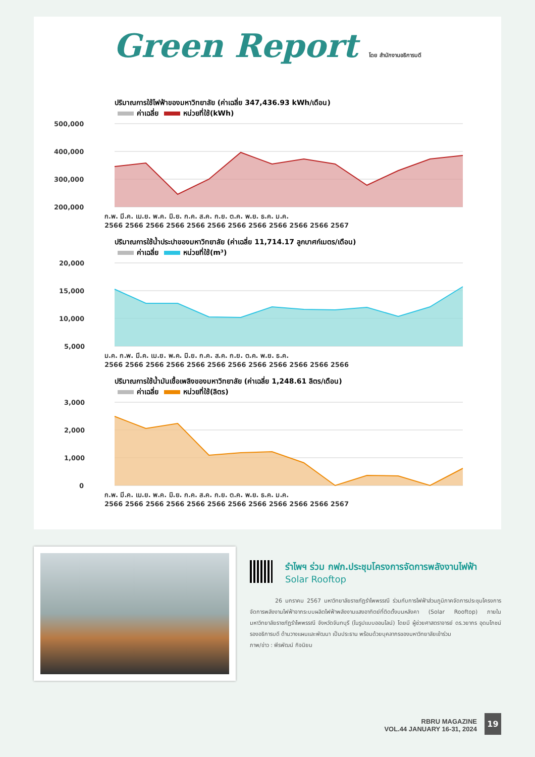Green Report โดย สำนักงานอธิการบดี
ปริมาณการใช้ไฟฟ้าของมหาวิทยาลัย (ค่าเฉลี่ย 347,436.93 kWh/เดือน)
ค่าเฉลี่ย หน่วยที่ใช้(kWh)
500,000
400,000
300,000
200,000
ก.พ. มี.ค. เม.ย. พ.ค. มิ.ย. ก.ค. ส.ค. ก.ย. ต.ค. พ.ย. ธ.ค. ม.ค.
2566 2566 2566 2566 2566 2566 2566 2566 2566 2566 2566 2567
ปริมาณการใช้น้ำประปาของมหาวิทยาลัย (ค่าเฉลี่ย 11,714.17 ลูกบาศก์เมตร/เดือน)
ค่าเฉลี่ย หน่วยที่ใช้(m³)
20,000
15,000
10,000
5,000
ม.ค. ก.พ. มี.ค. เม.ย. พ.ค. มิ.ย. ก.ค. ส.ค. ก.ย. ต.ค. พ.ย. ธ.ค.
2566 2566 2566 2566 2566 2566 2566 2566 2566 2566 2566 2566
ปริมาณการใช้น้ำมันเชื้อเพลิงของมหาวิทยาลัย (ค่าเฉลี่ย 1,248.61 ลิตร/เดือน)
ค่าเฉลี่ย หน่วยที่ใช้(ลิตร)
3,000
2,000
1,000
0
ก.พ. มี.ค. เม.ย. พ.ค. มิ.ย. ก.ค. ส.ค. ก.ย. ต.ค. พ.ย. ธ.ค. ม.ค.
2566 2566 2566 2566 2566 2566 2566 2566 2566 2566 2566 2567
รำไพฯ ร่วม กฟภ.ประชุมโครงการจัดการพลังงานไฟฟ้า
Solar Rooftop
26 มกราคม 2567 มหาวิทยาลัยราชภัฏรำไพพรรณี ร่วมกับการไฟฟ้าส่วนภูมิภาคจัดการประชุมโครงการจัดการพลังงานไฟฟ้าจากระบบผลิตไฟฟ้าพลังงานแสงอาทิตย์ที่ติดตั้งบนหลังคา (Solar Rooftop) ภายในมหาวิทยาลัยราชภัฏรำไพพรรณี จังหวัดจันทบุรี (ในรูปแบบออนไลน์) โดยมี ผู้ช่วยศาสตราจารย์ ดร.วยากร อุดมโภชน์ รองอธิการบดี ด้านวางแผนและพัฒนา เป็นประธาน พร้อมด้วยบุคลากรของมหาวิทยาลัยเข้าร่วม
ภาพ/ข่าว : พีรพัฒน์ กิจนิยม
RBRU MAGAZINE
VOL.44 JANUARY 16-31, 2024
19